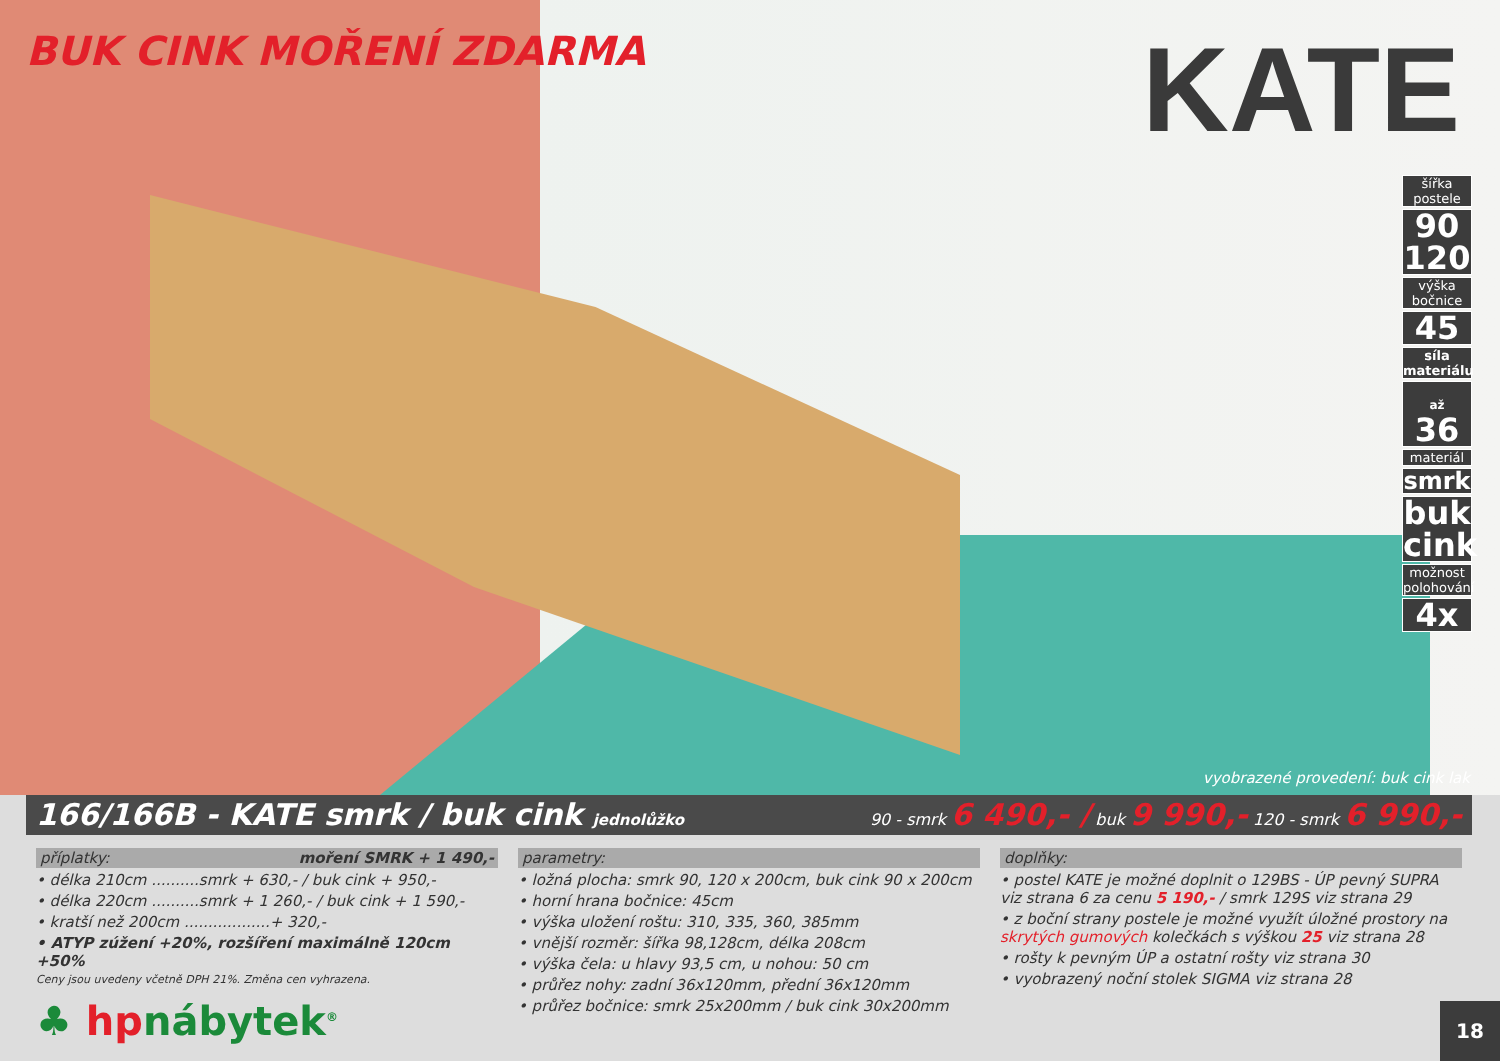BUK CINK MOŘENÍ ZDARMA
KATE
šířka postele
90
120
výška bočnice
45
síla materiálu
až 36
materiál
smrk
buk cink
možnost polohování
4x
vyobrazené provedení: buk cink lak
166/166B - KATE smrk / buk cink jednolůžko 90 - smrk 6 490,- / buk 9 990,- 120 - smrk 6 990,-
příplatky: moření SMRK + 1 490,-
• délka 210cm ..........smrk + 630,- / buk cink + 950,-
• délka 220cm ..........smrk + 1 260,- / buk cink + 1 590,-
• kratší než 200cm ..................+ 320,-
• ATYP zúžení +20%, rozšíření maximálně 120cm +50%
Ceny jsou uvedeny včetně DPH 21%. Změna cen vyhrazena.
♣ hpnábytek<sup>®</sup>
parametry:
• ložná plocha: smrk 90, 120 x 200cm, buk cink 90 x 200cm
• horní hrana bočnice: 45cm
• výška uložení roštu: 310, 335, 360, 385mm
• vnější rozměr: šířka 98,128cm, délka 208cm
• výška čela: u hlavy 93,5 cm, u nohou: 50 cm
• průřez nohy: zadní 36x120mm, přední 36x120mm
• průřez bočnice: smrk 25x200mm / buk cink 30x200mm
doplňky:
• postel KATE je možné doplnit o 129BS - ÚP pevný SUPRA viz strana 6 za cenu 5 190,- / smrk 129S viz strana 29
• z boční strany postele je možné využít úložné prostory na skrytých gumových kolečkách s výškou 25 viz strana 28
• rošty k pevným ÚP a ostatní rošty viz strana 30
• vyobrazený noční stolek SIGMA viz strana 28
18